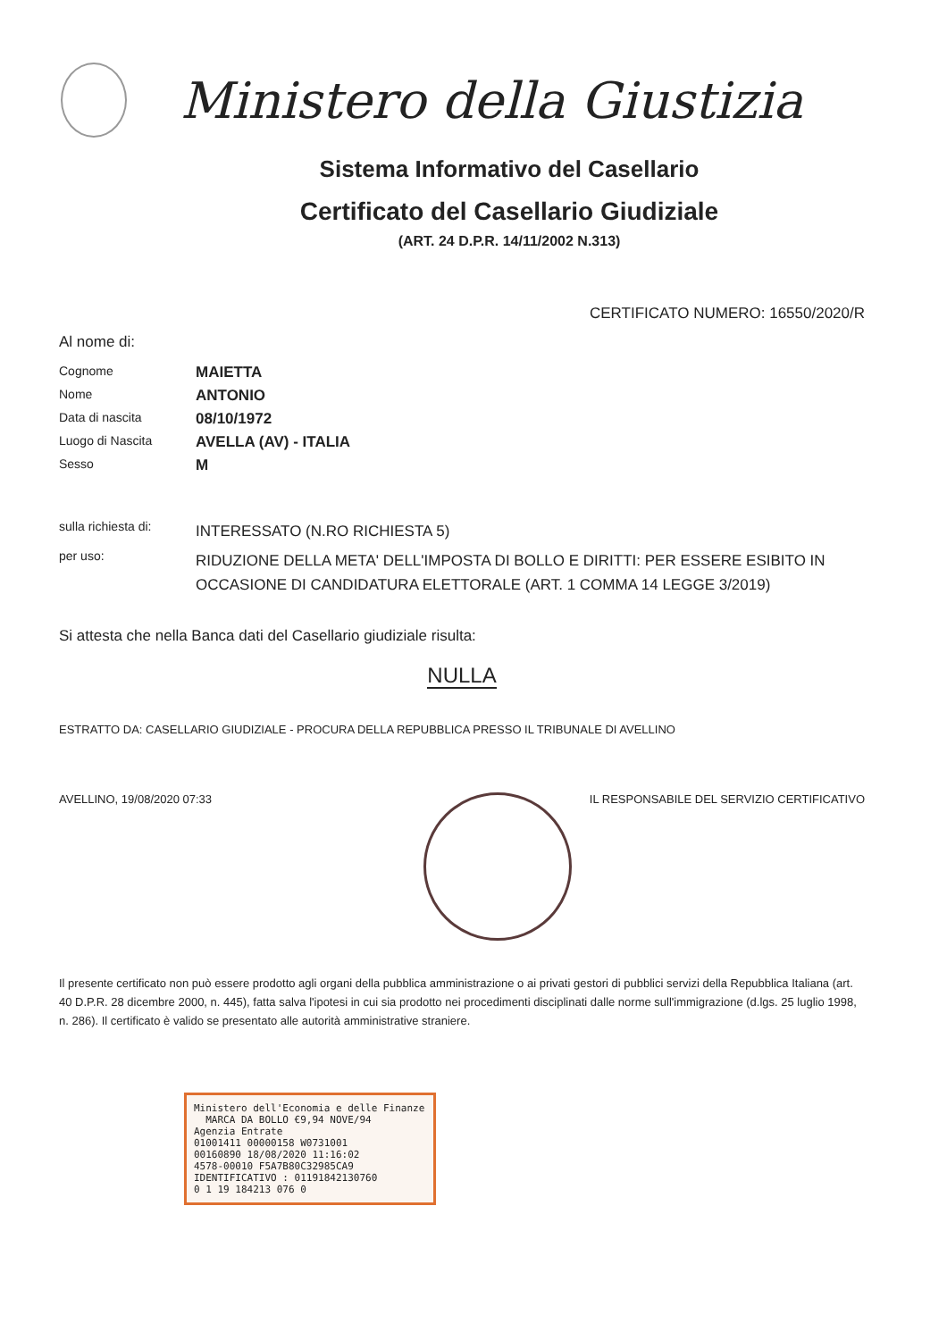Ministero della Giustizia
Sistema Informativo del Casellario
Certificato del Casellario Giudiziale
(ART. 24 D.P.R. 14/11/2002 N.313)
CERTIFICATO NUMERO: 16550/2020/R
Al nome di:
Cognome
MAIETTA
Nome
ANTONIO
Data di nascita
08/10/1972
Luogo di Nascita
AVELLA (AV) - ITALIA
Sesso
M
sulla richiesta di:
INTERESSATO (N.RO RICHIESTA 5)
per uso:
RIDUZIONE DELLA META' DELL'IMPOSTA DI BOLLO E DIRITTI: PER ESSERE ESIBITO IN OCCASIONE DI CANDIDATURA ELETTORALE (ART. 1 COMMA 14 LEGGE 3/2019)
Si attesta che nella Banca dati del Casellario giudiziale risulta:
NULLA
ESTRATTO DA: CASELLARIO GIUDIZIALE - PROCURA DELLA REPUBBLICA PRESSO IL TRIBUNALE DI AVELLINO
AVELLINO, 19/08/2020 07:33 IL RESPONSABILE DEL SERVIZIO CERTIFICATIVO
Il presente certificato non può essere prodotto agli organi della pubblica amministrazione o ai privati gestori di pubblici servizi della Repubblica Italiana (art. 40 D.P.R. 28 dicembre 2000, n. 445), fatta salva l'ipotesi in cui sia prodotto nei procedimenti disciplinati dalle norme sull'immigrazione (d.lgs. 25 luglio 1998, n. 286). Il certificato è valido se presentato alle autorità amministrative straniere.
Ministero dell'Economia e delle Finanze MARCA DA BOLLO €9,94 NOVE/94
Agenzia Entrate
01001411 00000158 W0731001
00160890 18/08/2020 11:16:02
4578-00010 F5A7B80C32985CA9
IDENTIFICATIVO : 01191842130760
0 1 19 184213 076 0